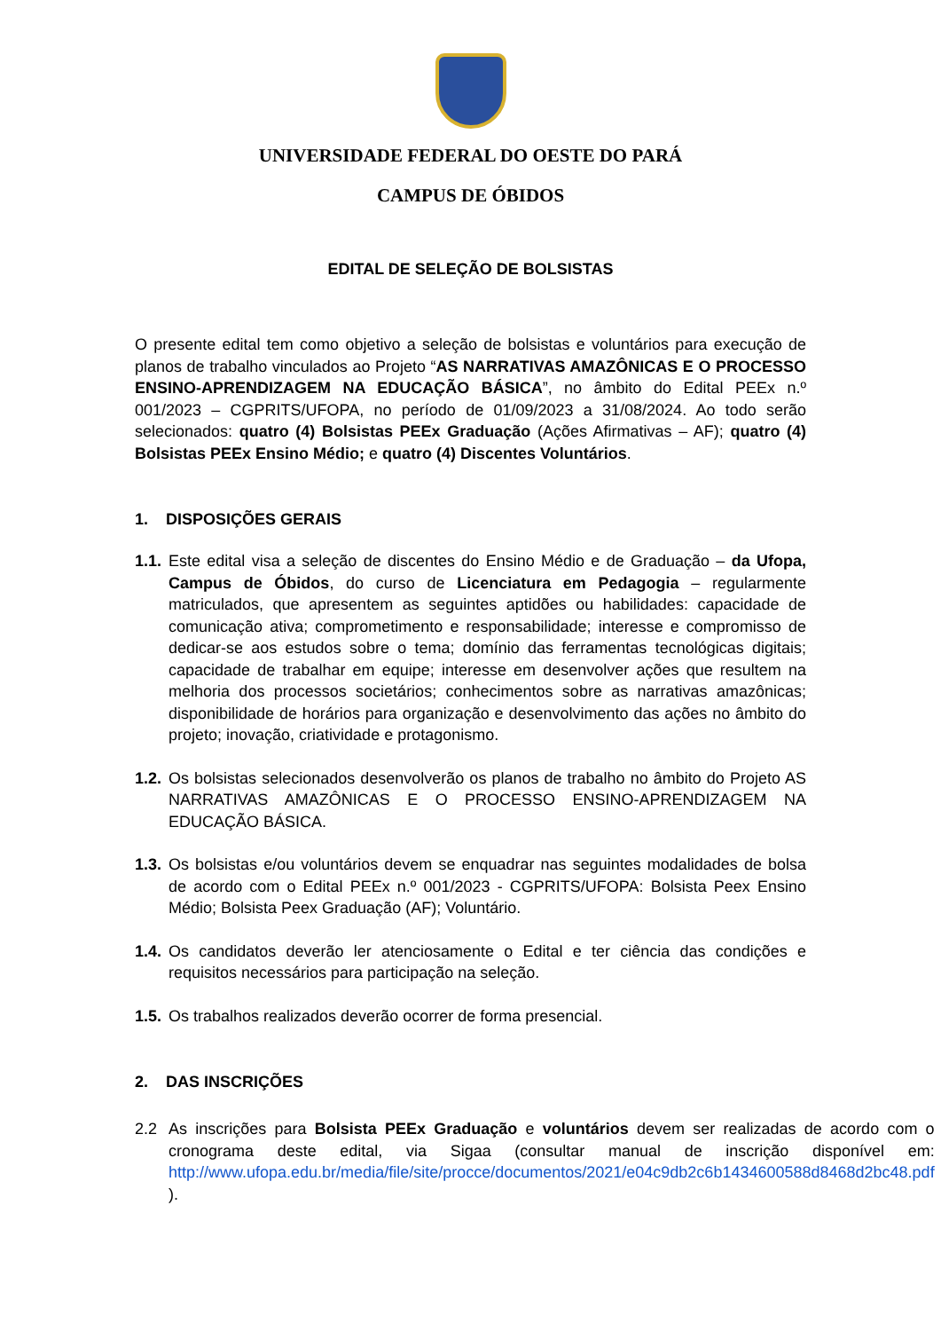UNIVERSIDADE FEDERAL DO OESTE DO PARÁ
CAMPUS DE ÓBIDOS
EDITAL DE SELEÇÃO DE BOLSISTAS
O presente edital tem como objetivo a seleção de bolsistas e voluntários para execução de planos de trabalho vinculados ao Projeto “AS NARRATIVAS AMAZÔNICAS E O PROCESSO ENSINO-APRENDIZAGEM NA EDUCAÇÃO BÁSICA”, no âmbito do Edital PEEx n.º 001/2023 – CGPRITS/UFOPA, no período de 01/09/2023 a 31/08/2024. Ao todo serão selecionados: quatro (4) Bolsistas PEEx Graduação (Ações Afirmativas – AF); quatro (4) Bolsistas PEEx Ensino Médio; e quatro (4) Discentes Voluntários.
1. DISPOSIÇÕES GERAIS
1.1.
Este edital visa a seleção de discentes do Ensino Médio e de Graduação – da Ufopa, Campus de Óbidos, do curso de Licenciatura em Pedagogia – regularmente matriculados, que apresentem as seguintes aptidões ou habilidades: capacidade de comunicação ativa; comprometimento e responsabilidade; interesse e compromisso de dedicar-se aos estudos sobre o tema; domínio das ferramentas tecnológicas digitais; capacidade de trabalhar em equipe; interesse em desenvolver ações que resultem na melhoria dos processos societários; conhecimentos sobre as narrativas amazônicas; disponibilidade de horários para organização e desenvolvimento das ações no âmbito do projeto; inovação, criatividade e protagonismo.
1.2.
Os bolsistas selecionados desenvolverão os planos de trabalho no âmbito do Projeto AS NARRATIVAS AMAZÔNICAS E O PROCESSO ENSINO-APRENDIZAGEM NA EDUCAÇÃO BÁSICA.
1.3.
Os bolsistas e/ou voluntários devem se enquadrar nas seguintes modalidades de bolsa de acordo com o Edital PEEx n.º 001/2023 - CGPRITS/UFOPA: Bolsista Peex Ensino Médio; Bolsista Peex Graduação (AF); Voluntário.
1.4.
Os candidatos deverão ler atenciosamente o Edital e ter ciência das condições e requisitos necessários para participação na seleção.
1.5.
Os trabalhos realizados deverão ocorrer de forma presencial.
2. DAS INSCRIÇÕES
2.2 As inscrições para Bolsista PEEx Graduação e voluntários devem ser realizadas de acordo com o cronograma deste edital, via Sigaa (consultar manual de inscrição disponível em: http://www.ufopa.edu.br/media/file/site/procce/documentos/2021/e04c9db2c6b1434600588d8468d2bc48.pdf ).